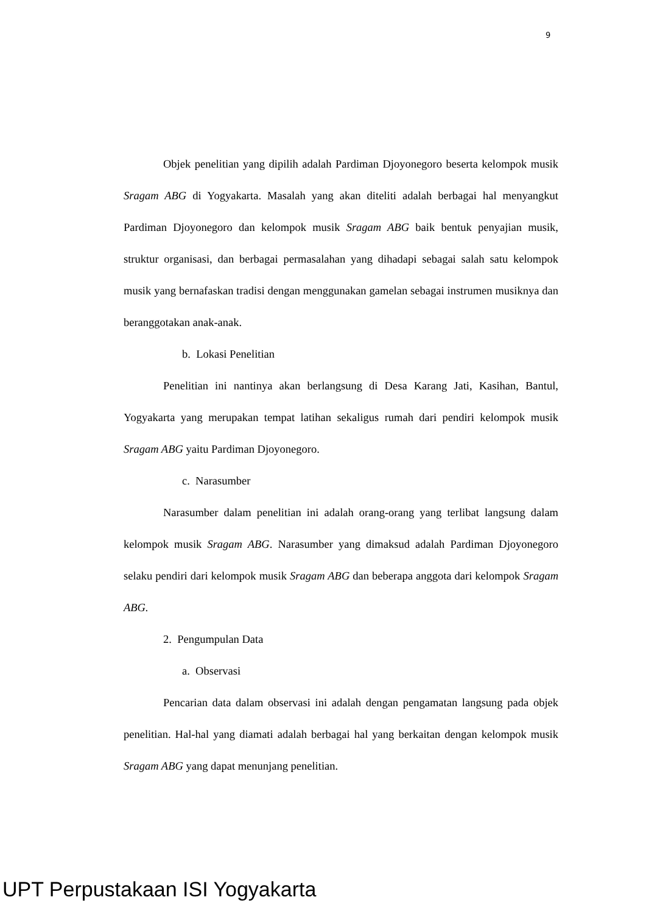9
Objek penelitian yang dipilih adalah Pardiman Djoyonegoro beserta kelompok musik Sragam ABG di Yogyakarta. Masalah yang akan diteliti adalah berbagai hal menyangkut Pardiman Djoyonegoro dan kelompok musik Sragam ABG baik bentuk penyajian musik, struktur organisasi, dan berbagai permasalahan yang dihadapi sebagai salah satu kelompok musik yang bernafaskan tradisi dengan menggunakan gamelan sebagai instrumen musiknya dan beranggotakan anak-anak.
b. Lokasi Penelitian
Penelitian ini nantinya akan berlangsung di Desa Karang Jati, Kasihan, Bantul, Yogyakarta yang merupakan tempat latihan sekaligus rumah dari pendiri kelompok musik Sragam ABG yaitu Pardiman Djoyonegoro.
c. Narasumber
Narasumber dalam penelitian ini adalah orang-orang yang terlibat langsung dalam kelompok musik Sragam ABG. Narasumber yang dimaksud adalah Pardiman Djoyonegoro selaku pendiri dari kelompok musik Sragam ABG dan beberapa anggota dari kelompok Sragam ABG.
2. Pengumpulan Data
a. Observasi
Pencarian data dalam observasi ini adalah dengan pengamatan langsung pada objek penelitian. Hal-hal yang diamati adalah berbagai hal yang berkaitan dengan kelompok musik Sragam ABG yang dapat menunjang penelitian.
UPT Perpustakaan ISI Yogyakarta